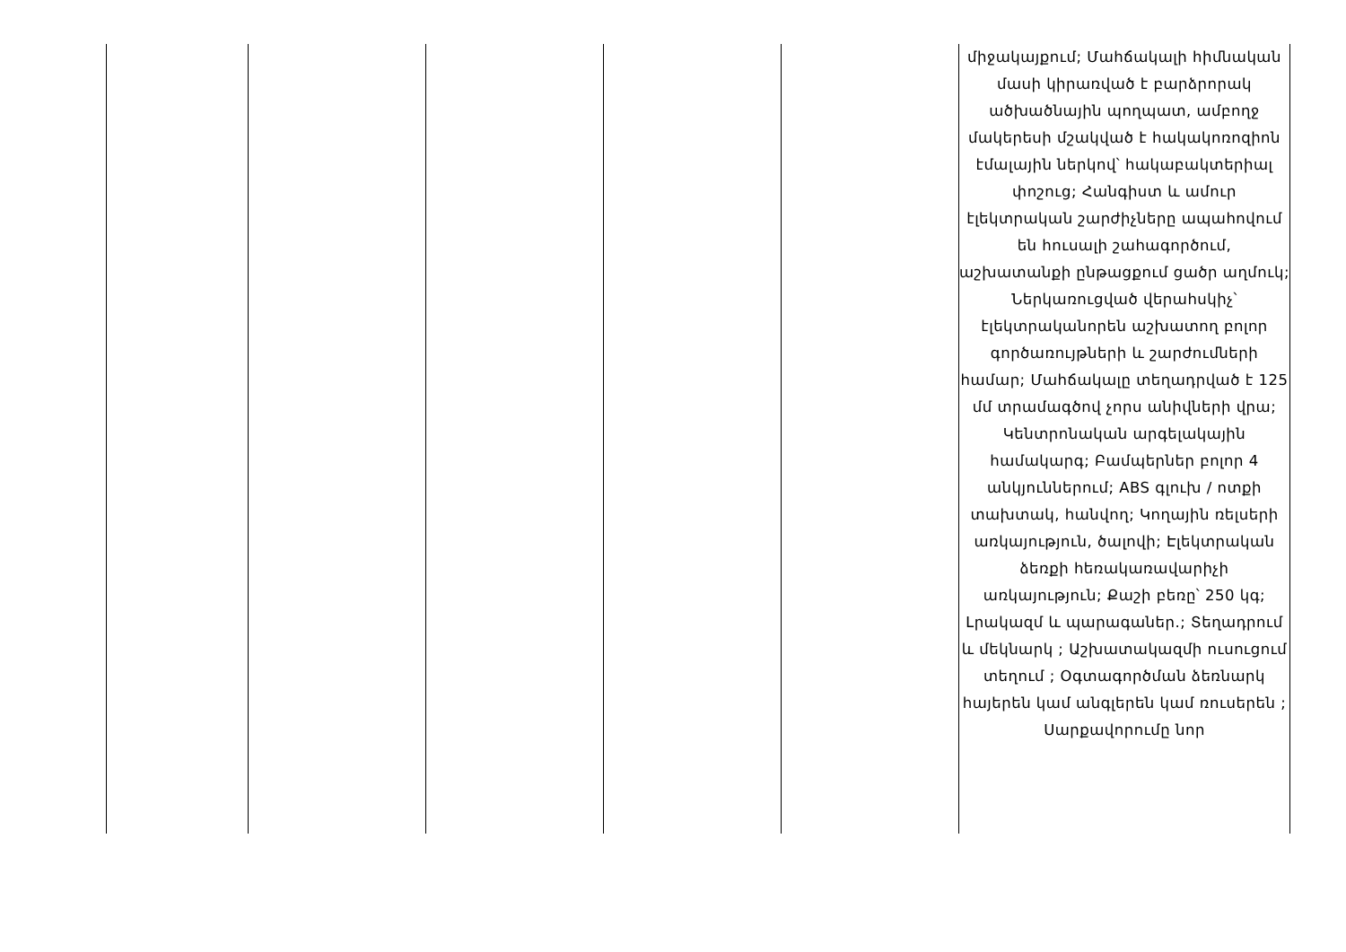| | | | | | միջակայքում; Մահճակալի հիմնական մասի կիրառված է բարձրորակ ածխածնային պողպատ, ամբողջ մակերեսի մշակված է հակակոռոզիոն էմալային ներկով՝ հակաբակտերիալ փոշուց; Հանգիստ և ամուր էլեկտրական շարժիչները ապահովում են հուսալի շահագործում, աշխատանքի ընթացքում ցածր աղմուկ; Ներկառուցված վերահսկիչ՝ էլեկտրականորեն աշխատող բոլոր գործառույթների և շարժումների համար; Մահճակալը տեղադրված է 125 մմ տրամագծով չորս անիվների վրա; Կենտրոնական արգելակային համակարգ; Բամպերներ բոլոր 4 անկյուններում; ABS գլուխ / ոտքի տախտակ, հանվող; Կողային ռելսերի առկայություն, ծալովի; Էլեկտրական ձեռքի հեռակառավարիչի առկայություն; Քաշի բեռը՝ 250 կգ; Լրակազմ և պարագաներ.; Տեղադրում և մեկնարկ ; Աշխատակազմի ուսուցում տեղում ; Օգտագործման ձեռնարկ հայերեն կամ անգլերեն կամ ռուսերեն ; Սարքավորումը նոր |